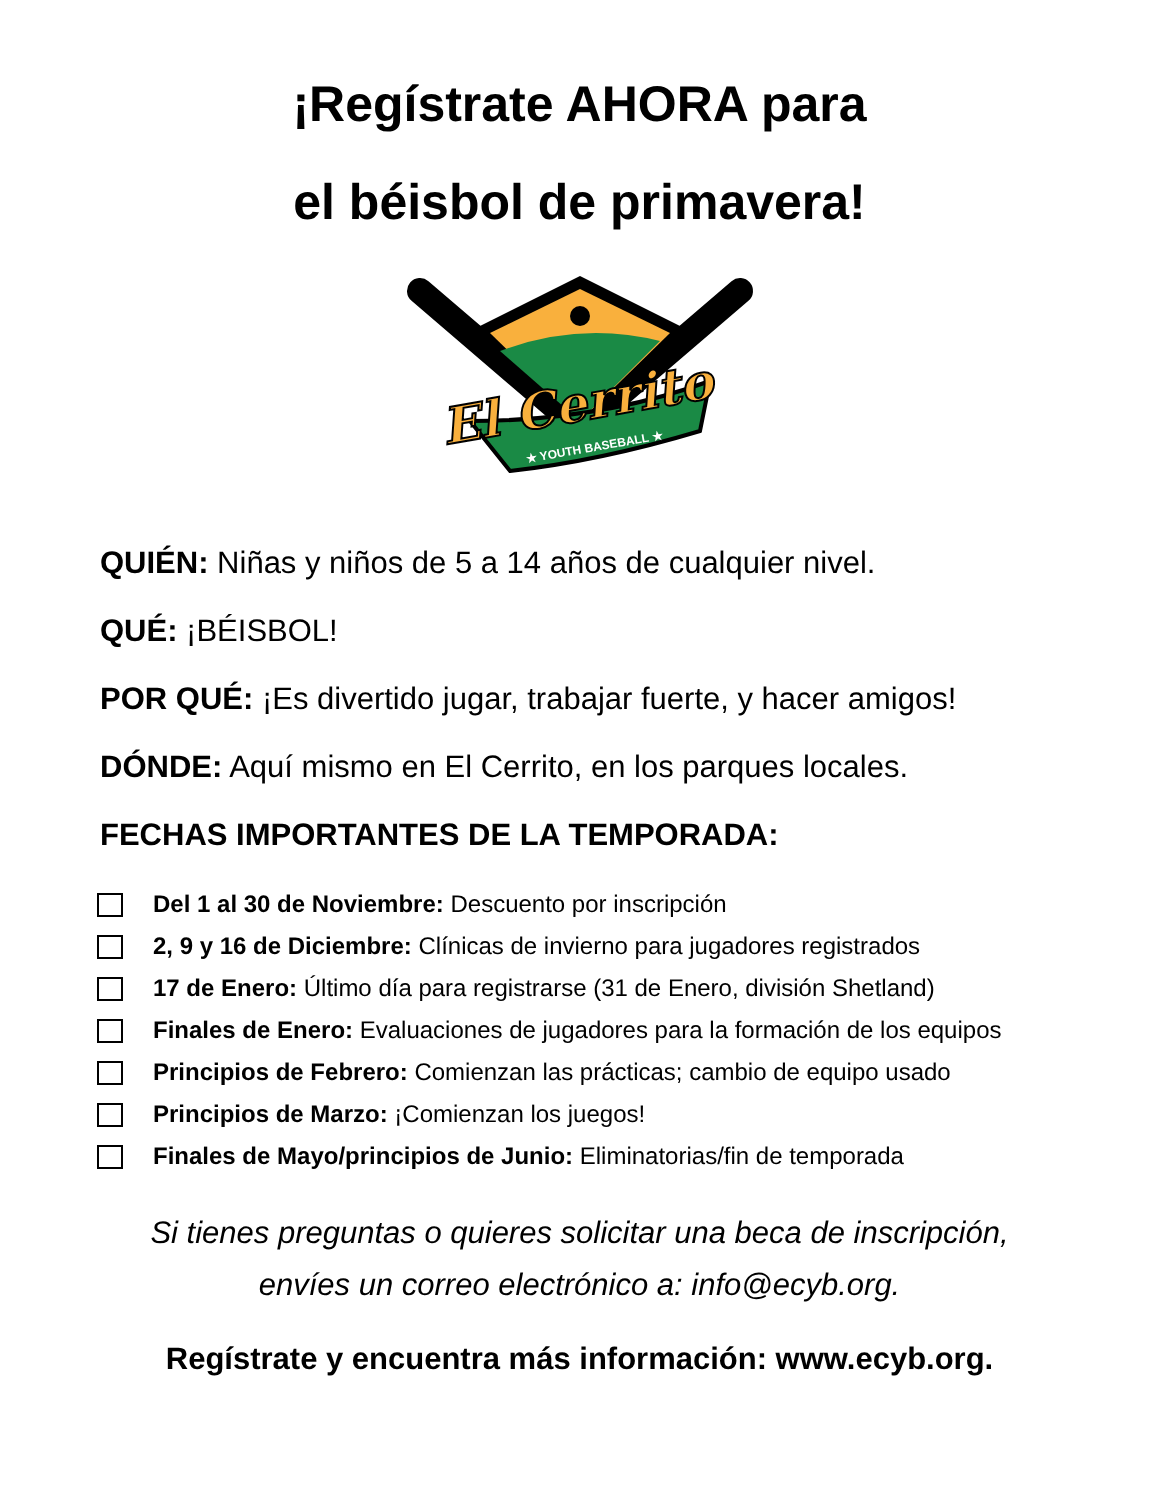¡Regístrate AHORA para
el béisbol de primavera!
El Cerrito
★ YOUTH BASEBALL ★
QUIÉN: Niñas y niños de 5 a 14 años de cualquier nivel.
QUÉ: ¡BÉISBOL!
POR QUÉ: ¡Es divertido jugar, trabajar fuerte, y hacer amigos!
DÓNDE: Aquí mismo en El Cerrito, en los parques locales.
FECHAS IMPORTANTES DE LA TEMPORADA:
Del 1 al 30 de Noviembre: Descuento por inscripción
2, 9 y 16 de Diciembre: Clínicas de invierno para jugadores registrados
17 de Enero: Último día para registrarse (31 de Enero, división Shetland)
Finales de Enero: Evaluaciones de jugadores para la formación de los equipos
Principios de Febrero: Comienzan las prácticas; cambio de equipo usado
Principios de Marzo: ¡Comienzan los juegos!
Finales de Mayo/principios de Junio: Eliminatorias/fin de temporada
Si tienes preguntas o quieres solicitar una beca de inscripción,
envíes un correo electrónico a: info@ecyb.org.
Regístrate y encuentra más información: www.ecyb.org.